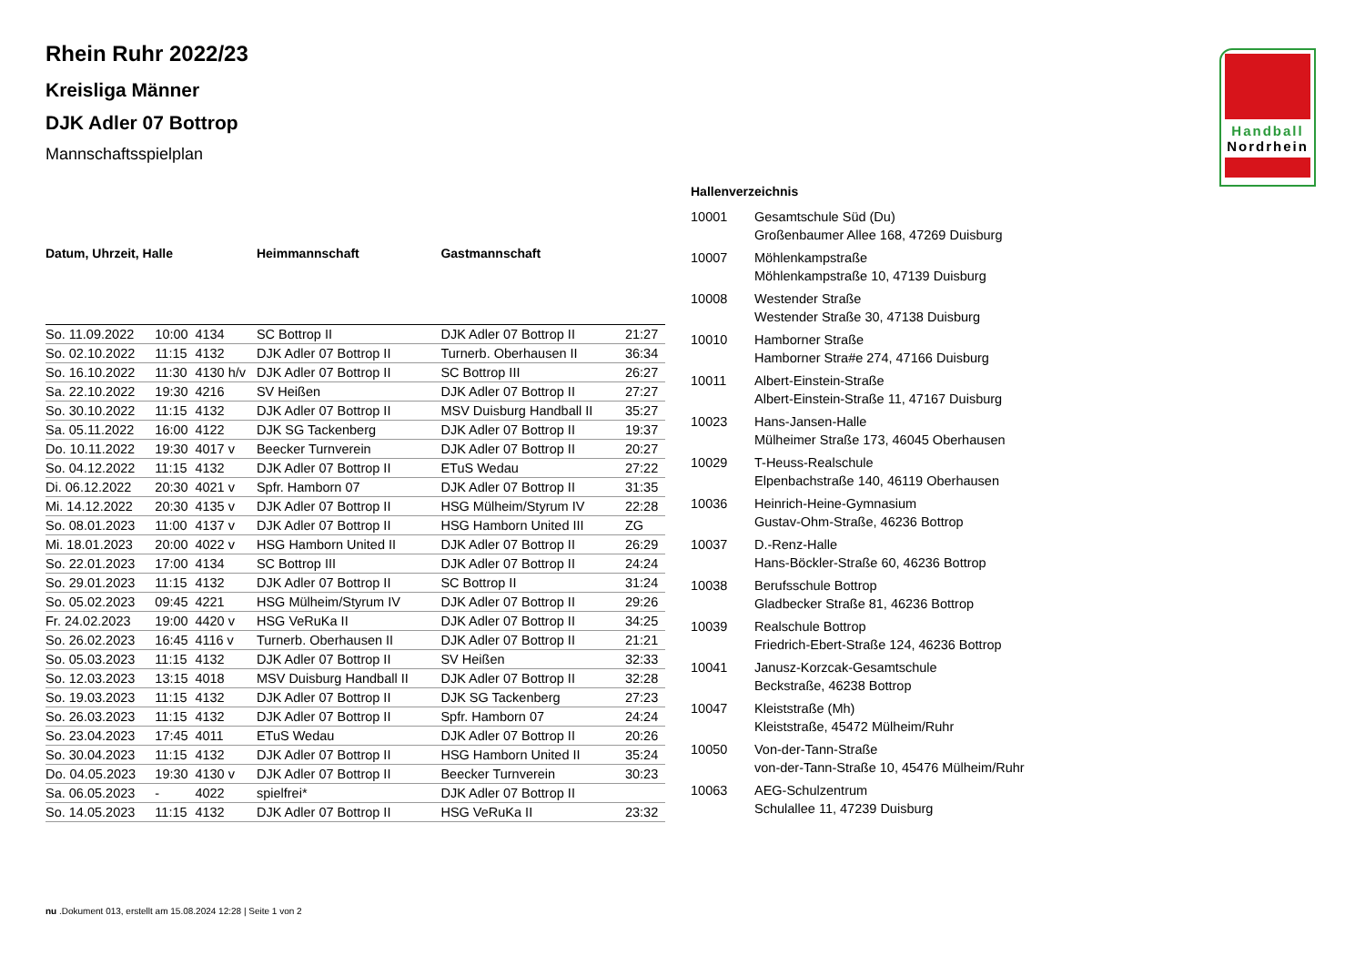Handball
Nordrhein
Rhein Ruhr 2022/23
Kreisliga Männer
DJK Adler 07 Bottrop
Mannschaftsspielplan
| Datum, Uhrzeit, Halle | | | Heimmannschaft | Gastmannschaft | |
| --- | --- | --- | --- | --- | --- |
| So. 11.09.2022 | 10:00 | 4134 | SC Bottrop II | DJK Adler 07 Bottrop II | 21:27 |
| So. 02.10.2022 | 11:15 | 4132 | DJK Adler 07 Bottrop II | Turnerb. Oberhausen II | 36:34 |
| So. 16.10.2022 | 11:30 | 4130 h/v | DJK Adler 07 Bottrop II | SC Bottrop III | 26:27 |
| Sa. 22.10.2022 | 19:30 | 4216 | SV Heißen | DJK Adler 07 Bottrop II | 27:27 |
| So. 30.10.2022 | 11:15 | 4132 | DJK Adler 07 Bottrop II | MSV Duisburg Handball II | 35:27 |
| Sa. 05.11.2022 | 16:00 | 4122 | DJK SG Tackenberg | DJK Adler 07 Bottrop II | 19:37 |
| Do. 10.11.2022 | 19:30 | 4017 v | Beecker Turnverein | DJK Adler 07 Bottrop II | 20:27 |
| So. 04.12.2022 | 11:15 | 4132 | DJK Adler 07 Bottrop II | ETuS Wedau | 27:22 |
| Di. 06.12.2022 | 20:30 | 4021 v | Spfr. Hamborn 07 | DJK Adler 07 Bottrop II | 31:35 |
| Mi. 14.12.2022 | 20:30 | 4135 v | DJK Adler 07 Bottrop II | HSG Mülheim/Styrum IV | 22:28 |
| So. 08.01.2023 | 11:00 | 4137 v | DJK Adler 07 Bottrop II | HSG Hamborn United III | ZG |
| Mi. 18.01.2023 | 20:00 | 4022 v | HSG Hamborn United II | DJK Adler 07 Bottrop II | 26:29 |
| So. 22.01.2023 | 17:00 | 4134 | SC Bottrop III | DJK Adler 07 Bottrop II | 24:24 |
| So. 29.01.2023 | 11:15 | 4132 | DJK Adler 07 Bottrop II | SC Bottrop II | 31:24 |
| So. 05.02.2023 | 09:45 | 4221 | HSG Mülheim/Styrum IV | DJK Adler 07 Bottrop II | 29:26 |
| Fr. 24.02.2023 | 19:00 | 4420 v | HSG VeRuKa II | DJK Adler 07 Bottrop II | 34:25 |
| So. 26.02.2023 | 16:45 | 4116 v | Turnerb. Oberhausen II | DJK Adler 07 Bottrop II | 21:21 |
| So. 05.03.2023 | 11:15 | 4132 | DJK Adler 07 Bottrop II | SV Heißen | 32:33 |
| So. 12.03.2023 | 13:15 | 4018 | MSV Duisburg Handball II | DJK Adler 07 Bottrop II | 32:28 |
| So. 19.03.2023 | 11:15 | 4132 | DJK Adler 07 Bottrop II | DJK SG Tackenberg | 27:23 |
| So. 26.03.2023 | 11:15 | 4132 | DJK Adler 07 Bottrop II | Spfr. Hamborn 07 | 24:24 |
| So. 23.04.2023 | 17:45 | 4011 | ETuS Wedau | DJK Adler 07 Bottrop II | 20:26 |
| So. 30.04.2023 | 11:15 | 4132 | DJK Adler 07 Bottrop II | HSG Hamborn United II | 35:24 |
| Do. 04.05.2023 | 19:30 | 4130 v | DJK Adler 07 Bottrop II | Beecker Turnverein | 30:23 |
| Sa. 06.05.2023 | - | 4022 | spielfrei* | DJK Adler 07 Bottrop II | |
| So. 14.05.2023 | 11:15 | 4132 | DJK Adler 07 Bottrop II | HSG VeRuKa II | 23:32 |
| Hallenverzeichnis | |
| --- | --- |
| 10001 | Gesamtschule Süd (Du) Großenbaumer Allee 168, 47269 Duisburg |
| 10007 | Möhlenkampstraße Möhlenkampstraße 10, 47139 Duisburg |
| 10008 | Westender Straße Westender Straße 30, 47138 Duisburg |
| 10010 | Hamborner Straße Hamborner Stra#e 274, 47166 Duisburg |
| 10011 | Albert-Einstein-Straße Albert-Einstein-Straße 11, 47167 Duisburg |
| 10023 | Hans-Jansen-Halle Mülheimer Straße 173, 46045 Oberhausen |
| 10029 | T-Heuss-Realschule Elpenbachstraße 140, 46119 Oberhausen |
| 10036 | Heinrich-Heine-Gymnasium Gustav-Ohm-Straße, 46236 Bottrop |
| 10037 | D.-Renz-Halle Hans-Böckler-Straße 60, 46236 Bottrop |
| 10038 | Berufsschule Bottrop Gladbecker Straße 81, 46236 Bottrop |
| 10039 | Realschule Bottrop Friedrich-Ebert-Straße 124, 46236 Bottrop |
| 10041 | Janusz-Korzcak-Gesamtschule Beckstraße, 46238 Bottrop |
| 10047 | Kleiststraße (Mh) Kleiststraße, 45472 Mülheim/Ruhr |
| 10050 | Von-der-Tann-Straße von-der-Tann-Straße 10, 45476 Mülheim/Ruhr |
| 10063 | AEG-Schulzentrum Schulallee 11, 47239 Duisburg |
nu .Dokument 013, erstellt am 15.08.2024 12:28 | Seite 1 von 2